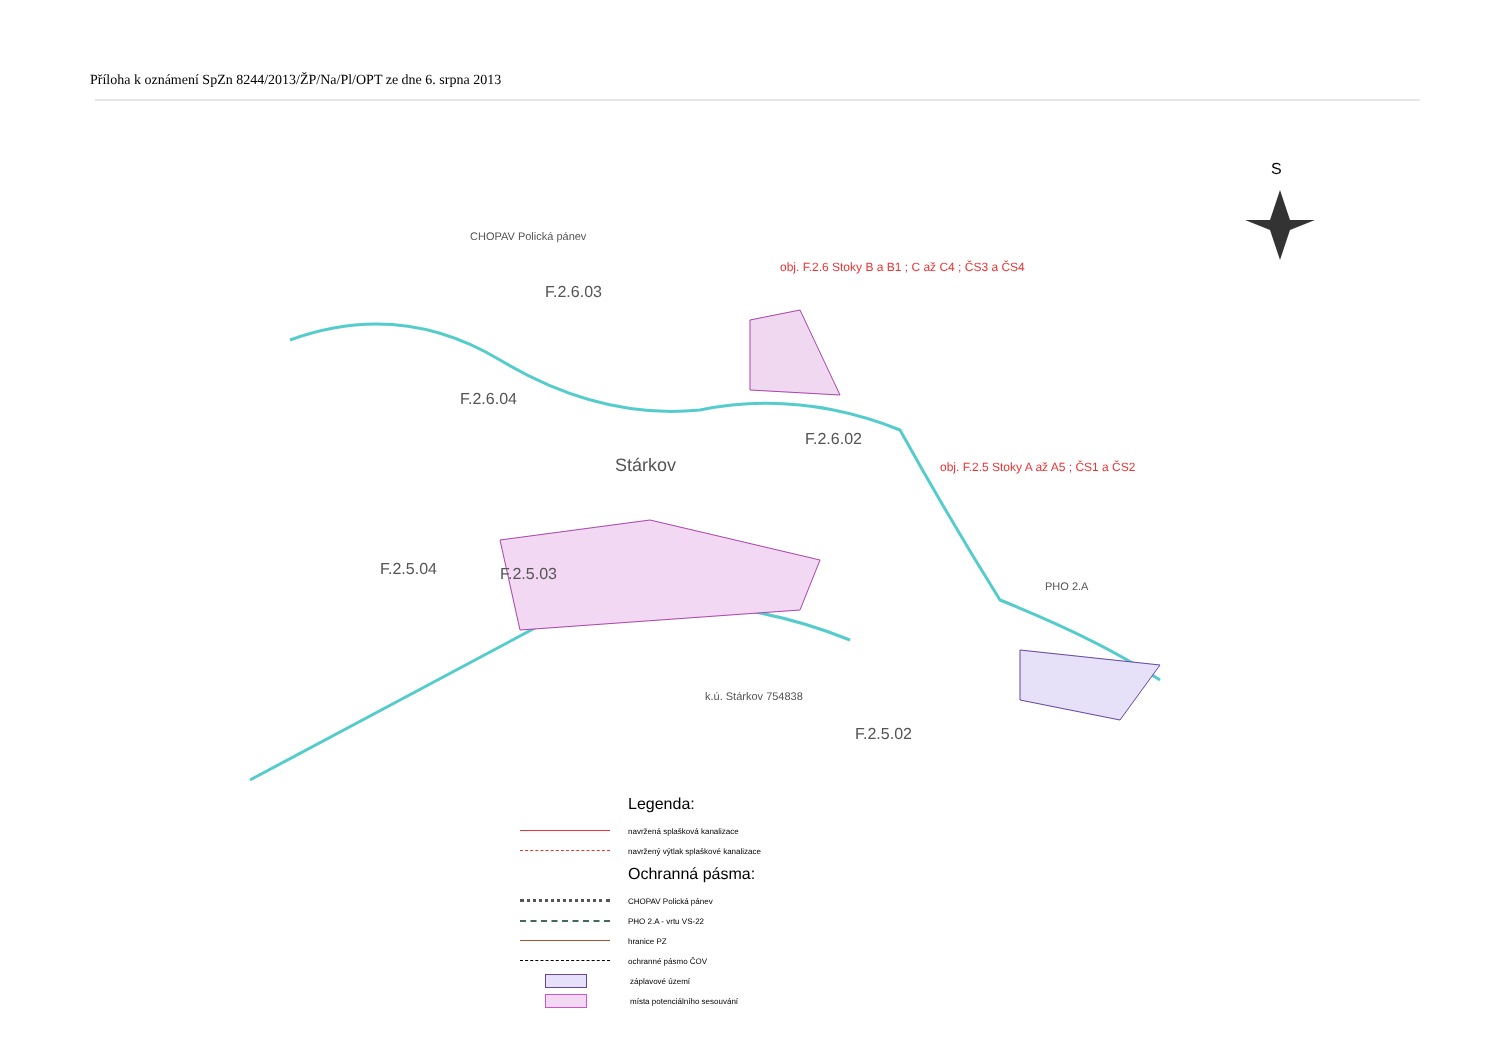Příloha k oznámení SpZn 8244/2013/ŽP/Na/Pl/OPT ze dne 6. srpna 2013
S
CHOPAV Polická pánev
F.2.6.03
F.2.6.04
F.2.6.02
Stárkov
F.2.5.03
F.2.5.04
F.2.5.02
k.ú. Stárkov 754838
obj. F.2.6 Stoky B a B1 ; C až C4 ; ČS3 a ČS4
obj. F.2.5 Stoky A až A5 ; ČS1 a ČS2
PHO 2.A
Legenda:
navržená splašková kanalizace
navržený výtlak splaškové kanalizace
Ochranná pásma:
CHOPAV Polická pánev
PHO 2.A - vrtu VS-22
hranice PZ
ochranné pásmo ČOV
záplavové území
místa potenciálního sesouvání